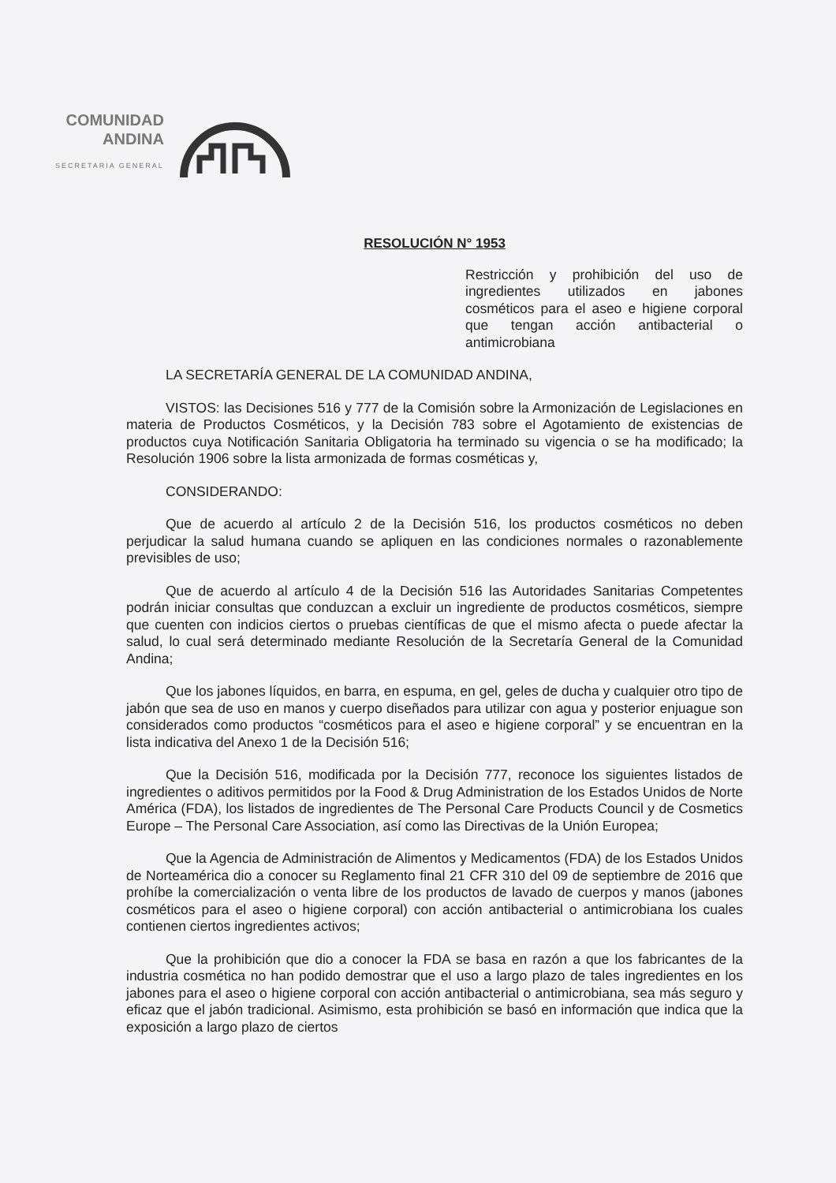COMUNIDAD
ANDINA
SECRETARIA GENERAL
RESOLUCIÓN N° 1953
Restricción y prohibición del uso de ingredientes utilizados en jabones cosméticos para el aseo e higiene corporal que tengan acción antibacterial o antimicrobiana
LA SECRETARÍA GENERAL DE LA COMUNIDAD ANDINA,
VISTOS: las Decisiones 516 y 777 de la Comisión sobre la Armonización de Legislaciones en materia de Productos Cosméticos, y la Decisión 783 sobre el Agotamiento de existencias de productos cuya Notificación Sanitaria Obligatoria ha terminado su vigencia o se ha modificado; la Resolución 1906 sobre la lista armonizada de formas cosméticas y,
CONSIDERANDO:
Que de acuerdo al artículo 2 de la Decisión 516, los productos cosméticos no deben perjudicar la salud humana cuando se apliquen en las condiciones normales o razonablemente previsibles de uso;
Que de acuerdo al artículo 4 de la Decisión 516 las Autoridades Sanitarias Competentes podrán iniciar consultas que conduzcan a excluir un ingrediente de productos cosméticos, siempre que cuenten con indicios ciertos o pruebas científicas de que el mismo afecta o puede afectar la salud, lo cual será determinado mediante Resolución de la Secretaría General de la Comunidad Andina;
Que los jabones líquidos, en barra, en espuma, en gel, geles de ducha y cualquier otro tipo de jabón que sea de uso en manos y cuerpo diseñados para utilizar con agua y posterior enjuague son considerados como productos “cosméticos para el aseo e higiene corporal” y se encuentran en la lista indicativa del Anexo 1 de la Decisión 516;
Que la Decisión 516, modificada por la Decisión 777, reconoce los siguientes listados de ingredientes o aditivos permitidos por la Food & Drug Administration de los Estados Unidos de Norte América (FDA), los listados de ingredientes de The Personal Care Products Council y de Cosmetics Europe – The Personal Care Association, así como las Directivas de la Unión Europea;
Que la Agencia de Administración de Alimentos y Medicamentos (FDA) de los Estados Unidos de Norteamérica dio a conocer su Reglamento final 21 CFR 310 del 09 de septiembre de 2016 que prohíbe la comercialización o venta libre de los productos de lavado de cuerpos y manos (jabones cosméticos para el aseo o higiene corporal) con acción antibacterial o antimicrobiana los cuales contienen ciertos ingredientes activos;
Que la prohibición que dio a conocer la FDA se basa en razón a que los fabricantes de la industria cosmética no han podido demostrar que el uso a largo plazo de tales ingredientes en los jabones para el aseo o higiene corporal con acción antibacterial o antimicrobiana, sea más seguro y eficaz que el jabón tradicional. Asimismo, esta prohibición se basó en información que indica que la exposición a largo plazo de ciertos